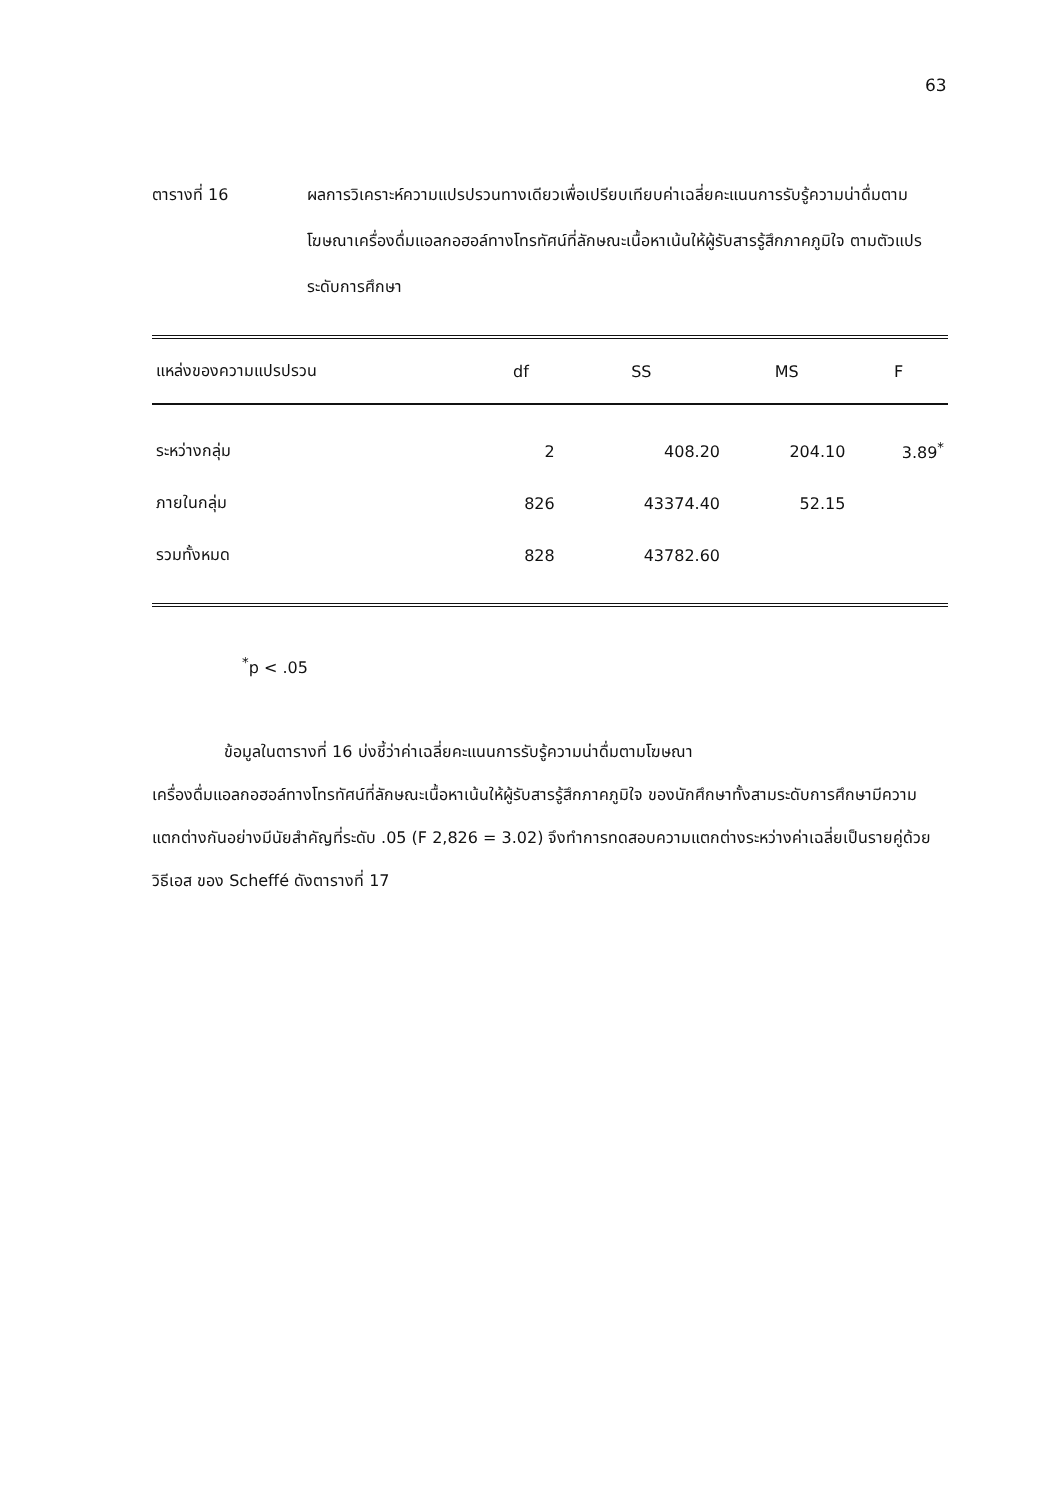63
ตารางที่ 16 ผลการวิเคราะห์ความแปรปรวนทางเดียวเพื่อเปรียบเทียบค่าเฉลี่ยคะแนนการรับรู้ความน่าดื่มตามโฆษณาเครื่องดื่มแอลกอฮอล์ทางโทรทัศน์ที่ลักษณะเนื้อหาเน้นให้ผู้รับสารรู้สึกภาคภูมิใจ ตามตัวแปรระดับการศึกษา
| แหล่งของความแปรปรวน | df | SS | MS | F |
| --- | --- | --- | --- | --- |
| ระหว่างกลุ่ม | 2 | 408.20 | 204.10 | 3.89<sup>*</sup> |
| ภายในกลุ่ม | 826 | 43374.40 | 52.15 | |
| รวมทั้งหมด | 828 | 43782.60 | | |
<sup>*</sup> p < .05
ข้อมูลในตารางที่ 16 บ่งชี้ว่าค่าเฉลี่ยคะแนนการรับรู้ความน่าดื่มตามโฆษณา
เครื่องดื่มแอลกอฮอล์ทางโทรทัศน์ที่ลักษณะเนื้อหาเน้นให้ผู้รับสารรู้สึกภาคภูมิใจ ของนักศึกษาทั้งสามระดับการศึกษามีความแตกต่างกันอย่างมีนัยสำคัญที่ระดับ .05 (F 2,826 = 3.02) จึงทำการทดสอบความแตกต่างระหว่างค่าเฉลี่ยเป็นรายคู่ด้วยวิธีเอส ของ Scheffé ดังตารางที่ 17